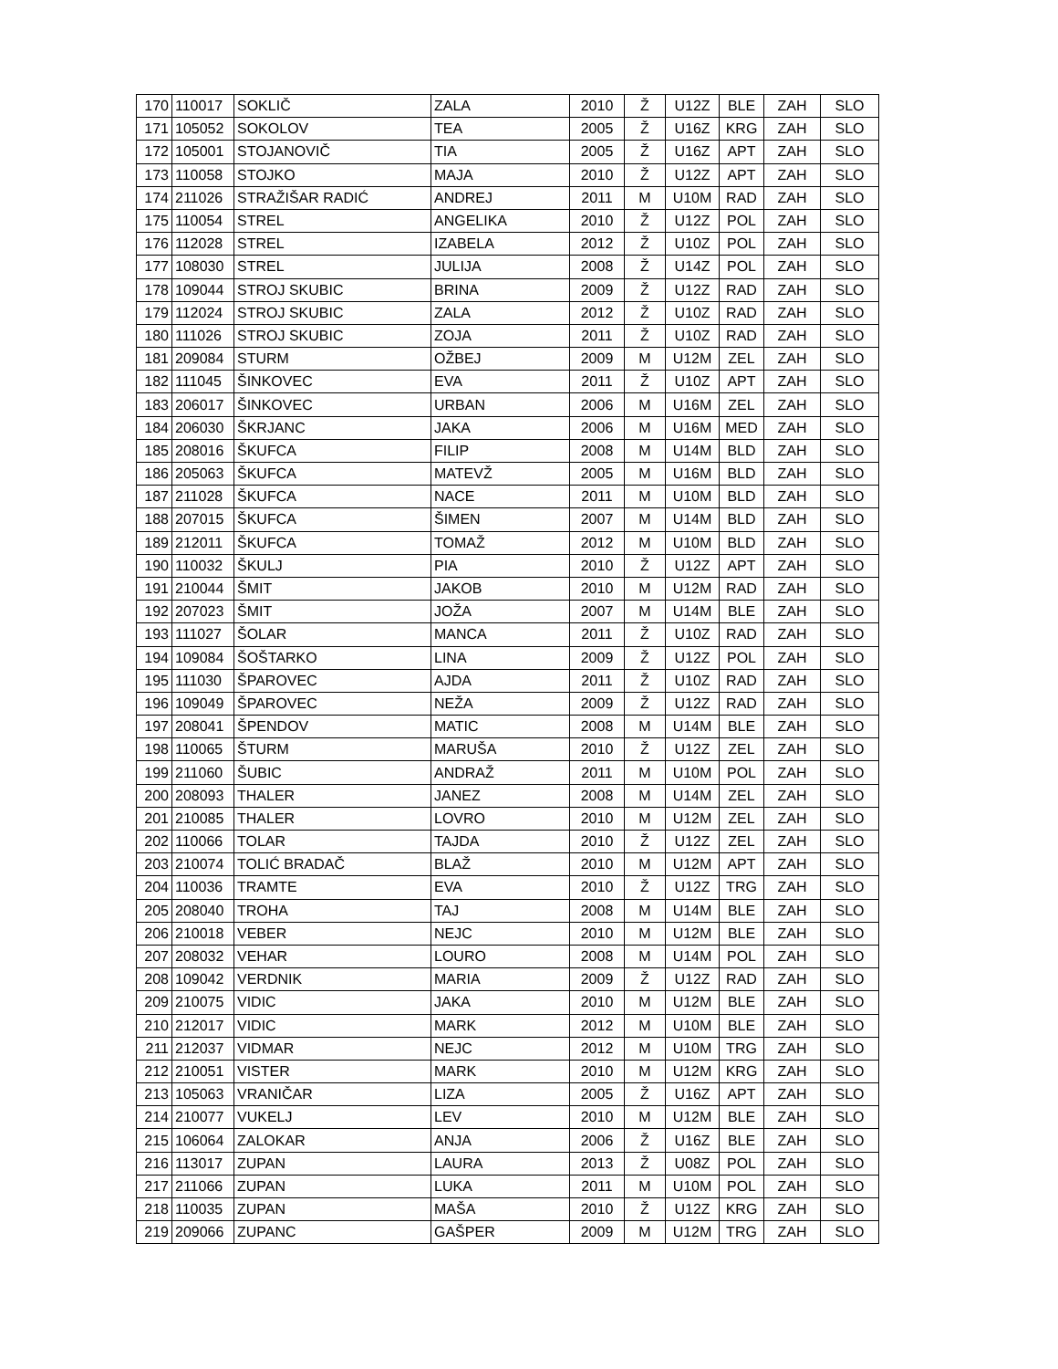| 170 | 110017 | SOKLIČ | ZALA | 2010 | Ž | U12Z | BLE | ZAH | SLO |
| 171 | 105052 | SOKOLOV | TEA | 2005 | Ž | U16Z | KRG | ZAH | SLO |
| 172 | 105001 | STOJANOVIČ | TIA | 2005 | Ž | U16Z | APT | ZAH | SLO |
| 173 | 110058 | STOJKO | MAJA | 2010 | Ž | U12Z | APT | ZAH | SLO |
| 174 | 211026 | STRAŽIŠAR RADIĆ | ANDREJ | 2011 | M | U10M | RAD | ZAH | SLO |
| 175 | 110054 | STREL | ANGELIKA | 2010 | Ž | U12Z | POL | ZAH | SLO |
| 176 | 112028 | STREL | IZABELA | 2012 | Ž | U10Z | POL | ZAH | SLO |
| 177 | 108030 | STREL | JULIJA | 2008 | Ž | U14Z | POL | ZAH | SLO |
| 178 | 109044 | STROJ SKUBIC | BRINA | 2009 | Ž | U12Z | RAD | ZAH | SLO |
| 179 | 112024 | STROJ SKUBIC | ZALA | 2012 | Ž | U10Z | RAD | ZAH | SLO |
| 180 | 111026 | STROJ SKUBIC | ZOJA | 2011 | Ž | U10Z | RAD | ZAH | SLO |
| 181 | 209084 | STURM | OŽBEJ | 2009 | M | U12M | ZEL | ZAH | SLO |
| 182 | 111045 | ŠINKOVEC | EVA | 2011 | Ž | U10Z | APT | ZAH | SLO |
| 183 | 206017 | ŠINKOVEC | URBAN | 2006 | M | U16M | ZEL | ZAH | SLO |
| 184 | 206030 | ŠKRJANC | JAKA | 2006 | M | U16M | MED | ZAH | SLO |
| 185 | 208016 | ŠKUFCA | FILIP | 2008 | M | U14M | BLD | ZAH | SLO |
| 186 | 205063 | ŠKUFCA | MATEVŽ | 2005 | M | U16M | BLD | ZAH | SLO |
| 187 | 211028 | ŠKUFCA | NACE | 2011 | M | U10M | BLD | ZAH | SLO |
| 188 | 207015 | ŠKUFCA | ŠIMEN | 2007 | M | U14M | BLD | ZAH | SLO |
| 189 | 212011 | ŠKUFCA | TOMAŽ | 2012 | M | U10M | BLD | ZAH | SLO |
| 190 | 110032 | ŠKULJ | PIA | 2010 | Ž | U12Z | APT | ZAH | SLO |
| 191 | 210044 | ŠMIT | JAKOB | 2010 | M | U12M | RAD | ZAH | SLO |
| 192 | 207023 | ŠMIT | JOŽA | 2007 | M | U14M | BLE | ZAH | SLO |
| 193 | 111027 | ŠOLAR | MANCA | 2011 | Ž | U10Z | RAD | ZAH | SLO |
| 194 | 109084 | ŠOŠTARKO | LINA | 2009 | Ž | U12Z | POL | ZAH | SLO |
| 195 | 111030 | ŠPAROVEC | AJDA | 2011 | Ž | U10Z | RAD | ZAH | SLO |
| 196 | 109049 | ŠPAROVEC | NEŽA | 2009 | Ž | U12Z | RAD | ZAH | SLO |
| 197 | 208041 | ŠPENDOV | MATIC | 2008 | M | U14M | BLE | ZAH | SLO |
| 198 | 110065 | ŠTURM | MARUŠA | 2010 | Ž | U12Z | ZEL | ZAH | SLO |
| 199 | 211060 | ŠUBIC | ANDRAŽ | 2011 | M | U10M | POL | ZAH | SLO |
| 200 | 208093 | THALER | JANEZ | 2008 | M | U14M | ZEL | ZAH | SLO |
| 201 | 210085 | THALER | LOVRO | 2010 | M | U12M | ZEL | ZAH | SLO |
| 202 | 110066 | TOLAR | TAJDA | 2010 | Ž | U12Z | ZEL | ZAH | SLO |
| 203 | 210074 | TOLIĆ BRADAČ | BLAŽ | 2010 | M | U12M | APT | ZAH | SLO |
| 204 | 110036 | TRAMTE | EVA | 2010 | Ž | U12Z | TRG | ZAH | SLO |
| 205 | 208040 | TROHA | TAJ | 2008 | M | U14M | BLE | ZAH | SLO |
| 206 | 210018 | VEBER | NEJC | 2010 | M | U12M | BLE | ZAH | SLO |
| 207 | 208032 | VEHAR | LOURO | 2008 | M | U14M | POL | ZAH | SLO |
| 208 | 109042 | VERDNIK | MARIA | 2009 | Ž | U12Z | RAD | ZAH | SLO |
| 209 | 210075 | VIDIC | JAKA | 2010 | M | U12M | BLE | ZAH | SLO |
| 210 | 212017 | VIDIC | MARK | 2012 | M | U10M | BLE | ZAH | SLO |
| 211 | 212037 | VIDMAR | NEJC | 2012 | M | U10M | TRG | ZAH | SLO |
| 212 | 210051 | VISTER | MARK | 2010 | M | U12M | KRG | ZAH | SLO |
| 213 | 105063 | VRANIČAR | LIZA | 2005 | Ž | U16Z | APT | ZAH | SLO |
| 214 | 210077 | VUKELJ | LEV | 2010 | M | U12M | BLE | ZAH | SLO |
| 215 | 106064 | ZALOKAR | ANJA | 2006 | Ž | U16Z | BLE | ZAH | SLO |
| 216 | 113017 | ZUPAN | LAURA | 2013 | Ž | U08Z | POL | ZAH | SLO |
| 217 | 211066 | ZUPAN | LUKA | 2011 | M | U10M | POL | ZAH | SLO |
| 218 | 110035 | ZUPAN | MAŠA | 2010 | Ž | U12Z | KRG | ZAH | SLO |
| 219 | 209066 | ZUPANC | GAŠPER | 2009 | M | U12M | TRG | ZAH | SLO |